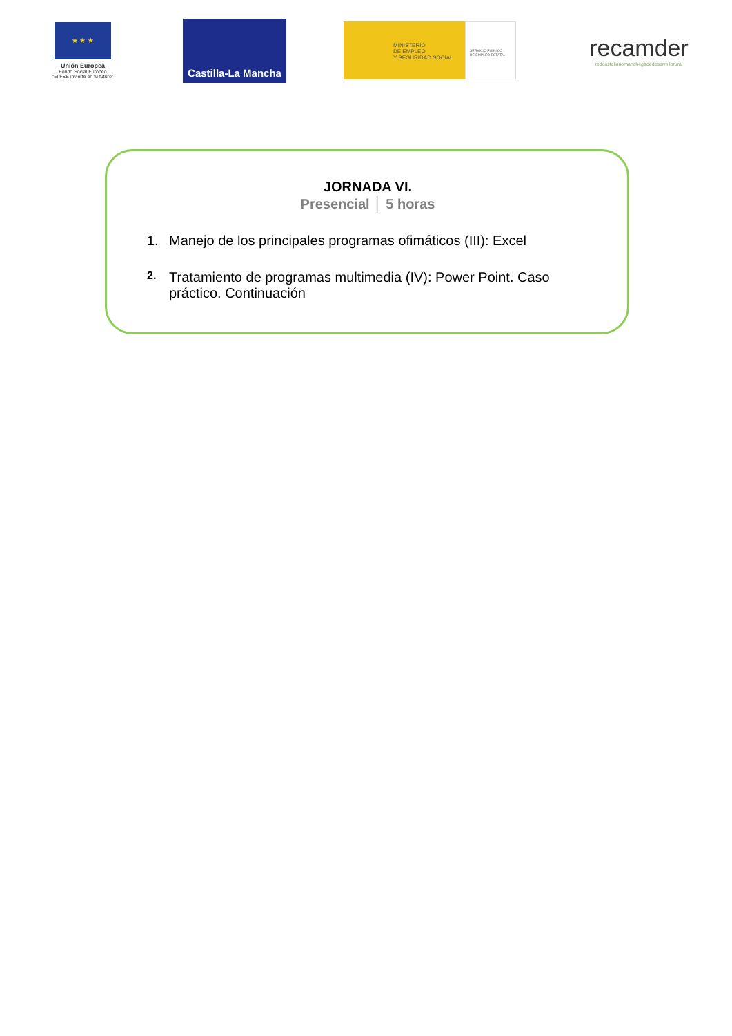★ ★ ★
Unión Europea
Fondo Social Europeo
"El FSE invierte en tu futuro"
Castilla-La Mancha
MINISTERIO
DE EMPLEO
Y SEGURIDAD SOCIAL
SERVICIO PÚBLICO
DE EMPLEO ESTATAL
recamder
redcastellanomanchegadedesarrollorural
JORNADA VI.
Presencial │ 5 horas
1. Manejo de los principales programas ofimáticos (III): Excel
2.
Tratamiento de programas multimedia (IV): Power Point. Caso práctico. Continuación